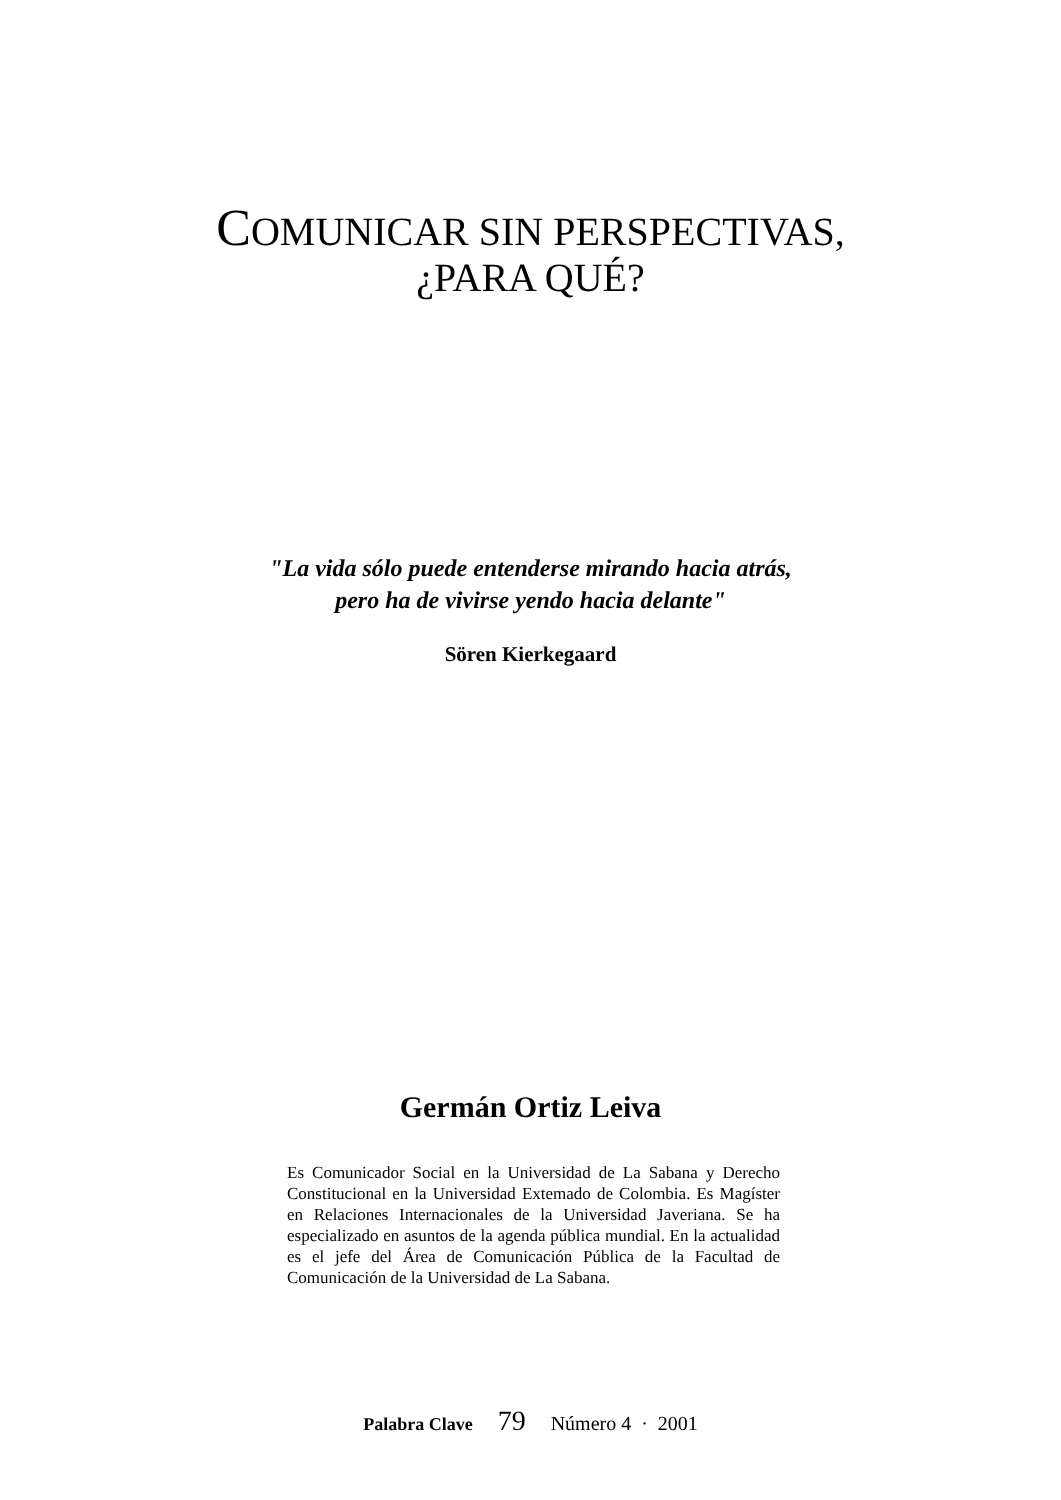COMUNICAR SIN PERSPECTIVAS,
¿PARA QUÉ?
"La vida sólo puede entenderse mirando hacia atrás,
pero ha de vivirse yendo hacia delante"
Sören Kierkegaard
Germán Ortiz Leiva
Es Comunicador Social en la Universidad de La Sabana y Derecho Constitucional en la Universidad Extemado de Colombia. Es Magíster en Relaciones Internacionales de la Universidad Javeriana. Se ha especializado en asuntos de la agenda pública mundial. En la actualidad es el jefe del Área de Comunicación Pública de la Facultad de Comunicación de la Universidad de La Sabana.
Palabra Clave 79 Número 4 · 2001